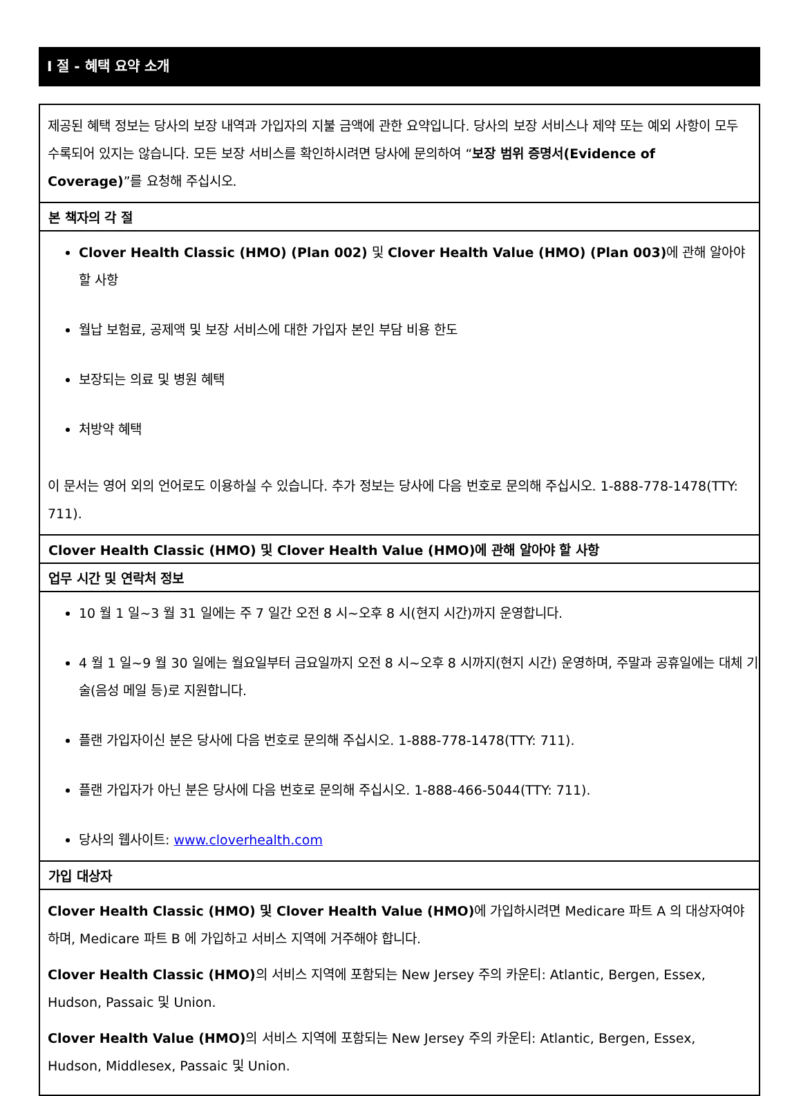I 절 - 혜택 요약 소개
제공된 혜택 정보는 당사의 보장 내역과 가입자의 지불 금액에 관한 요약입니다. 당사의 보장 서비스나 제약 또는 예외 사항이 모두 수록되어 있지는 않습니다. 모든 보장 서비스를 확인하시려면 당사에 문의하여 “보장 범위 증명서(Evidence of Coverage)”를 요청해 주십시오.
본 책자의 각 절
Clover Health Classic (HMO) (Plan 002) 및 Clover Health Value (HMO) (Plan 003) 에 관해 알아야 할 사항
월납 보험료, 공제액 및 보장 서비스에 대한 가입자 본인 부담 비용 한도
보장되는 의료 및 병원 혜택
처방약 혜택
이 문서는 영어 외의 언어로도 이용하실 수 있습니다. 추가 정보는 당사에 다음 번호로 문의해 주십시오. 1-888-778-1478(TTY: 711).
Clover Health Classic (HMO) 및 Clover Health Value (HMO)에 관해 알아야 할 사항
업무 시간 및 연락처 정보
10 월 1 일~3 월 31 일에는 주 7 일간 오전 8 시~오후 8 시(현지 시간)까지 운영합니다.
4 월 1 일~9 월 30 일에는 월요일부터 금요일까지 오전 8 시~오후 8 시까지(현지 시간) 운영하며, 주말과 공휴일에는 대체 기술(음성 메일 등)로 지원합니다.
플랜 가입자이신 분은 당사에 다음 번호로 문의해 주십시오. 1-888-778-1478(TTY: 711).
플랜 가입자가 아닌 분은 당사에 다음 번호로 문의해 주십시오. 1-888-466-5044(TTY: 711).
당사의 웹사이트: www.cloverhealth.com
가입 대상자
Clover Health Classic (HMO) 및 Clover Health Value (HMO) 에 가입하시려면 Medicare 파트 A 의 대상자여야 하며, Medicare 파트 B 에 가입하고 서비스 지역에 거주해야 합니다.
Clover Health Classic (HMO) 의 서비스 지역에 포함되는 New Jersey 주의 카운티: Atlantic, Bergen, Essex, Hudson, Passaic 및 Union.
Clover Health Value (HMO) 의 서비스 지역에 포함되는 New Jersey 주의 카운티: Atlantic, Bergen, Essex, Hudson, Middlesex, Passaic 및 Union.